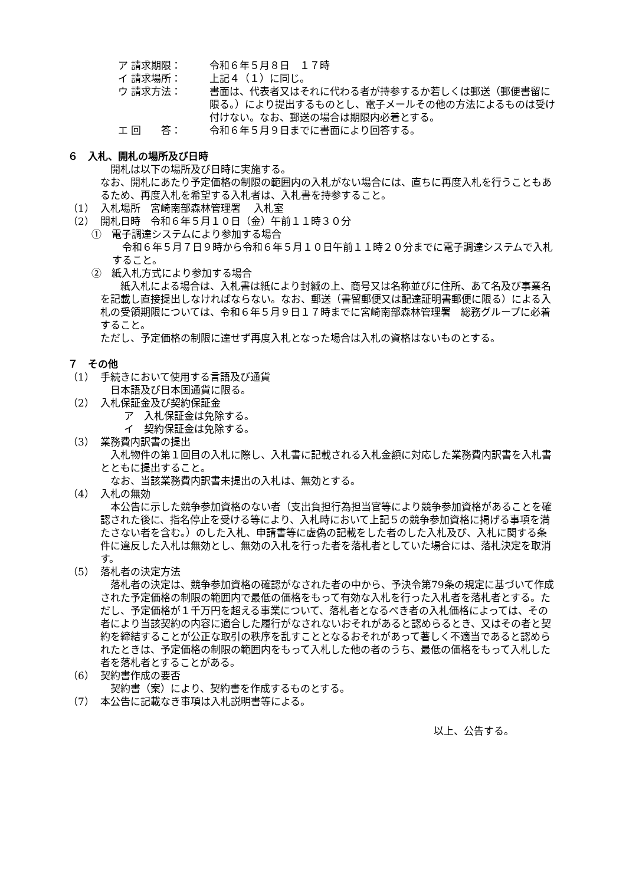ア 請求期限： 令和６年５月８日　１７時
イ 請求場所： 上記４（１）に同じ。
ウ 請求方法： 書面は、代表者又はそれに代わる者が持参するか若しくは郵送（郵便書留に限る。）により提出するものとし、電子メールその他の方法によるものは受け付けない。なお、郵送の場合は期限内必着とする。
エ 回　　答： 令和６年５月９日までに書面により回答する。
６　入札、開札の場所及び日時
　開札は以下の場所及び日時に実施する。
なお、開札にあたり予定価格の制限の範囲内の入札がない場合には、直ちに再度入札を行うこともあるため、再度入札を希望する入札者は、入札書を持参すること。
（1） 入札場所　宮崎南部森林管理署　 入札室
（2） 開札日時　令和６年５月１０日（金）午前１１時３０分
①　電子調達システムにより参加する場合
　令和６年５月７日９時から令和６年５月１０日午前１１時２０分までに電子調達システムで入札すること。
②　紙入札方式により参加する場合
　　紙入札による場合は、入札書は紙により封緘の上、商号又は名称並びに住所、あて名及び事業名を記載し直接提出しなければならない。なお、郵送（書留郵便又は配達証明書郵便に限る）による入札の受領期限については、令和６年５月９日１７時までに宮崎南部森林管理署　総務グループに必着すること。
ただし、予定価格の制限に達せず再度入札となった場合は入札の資格はないものとする。
７　その他
（1） 手続きにおいて使用する言語及び通貨
　日本語及び日本国通貨に限る。
（2） 入札保証金及び契約保証金
ア　入札保証金は免除する。
イ　契約保証金は免除する。
（3） 業務費内訳書の提出
　入札物件の第１回目の入札に際し、入札書に記載される入札金額に対応した業務費内訳書を入札書とともに提出すること。
　なお、当該業務費内訳書未提出の入札は、無効とする。
（4） 入札の無効
　本公告に示した競争参加資格のない者（支出負担行為担当官等により競争参加資格があることを確認された後に、指名停止を受ける等により、入札時において上記５の競争参加資格に掲げる事項を満たさない者を含む。）のした入札、申請書等に虚偽の記載をした者のした入札及び、入札に関する条件に違反した入札は無効とし、無効の入札を行った者を落札者としていた場合には、落札決定を取消す。
（5） 落札者の決定方法
　落札者の決定は、競争参加資格の確認がなされた者の中から、予決令第79条の規定に基づいて作成された予定価格の制限の範囲内で最低の価格をもって有効な入札を行った入札者を落札者とする。ただし、予定価格が１千万円を超える事業について、落札者となるべき者の入札価格によっては、その者により当該契約の内容に適合した履行がなされないおそれがあると認めらるとき、又はその者と契約を締結することが公正な取引の秩序を乱すこととなるおそれがあって著しく不適当であると認められたときは、予定価格の制限の範囲内をもって入札した他の者のうち、最低の価格をもって入札した者を落札者とすることがある。
（6） 契約書作成の要否
　契約書（案）により、契約書を作成するものとする。
（7） 本公告に記載なき事項は入札説明書等による。
以上、公告する。